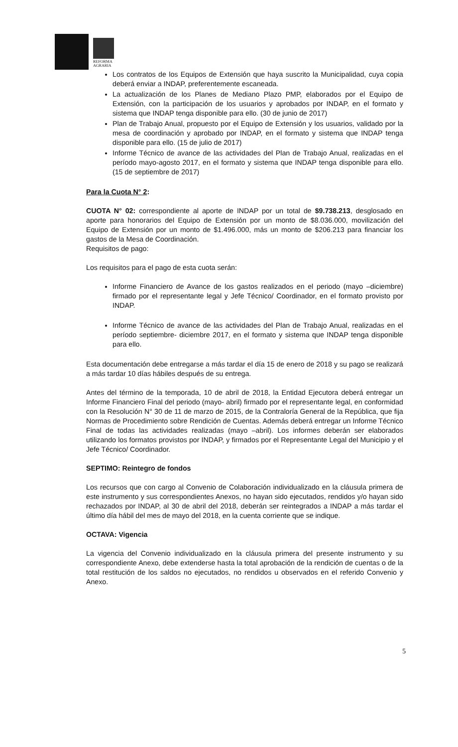REFORMA
AGRARIA
Los contratos de los Equipos de Extensión que haya suscrito la Municipalidad, cuya copia deberá enviar a INDAP, preferentemente escaneada.
La actualización de los Planes de Mediano Plazo PMP, elaborados por el Equipo de Extensión, con la participación de los usuarios y aprobados por INDAP, en el formato y sistema que INDAP tenga disponible para ello. (30 de junio de 2017)
Plan de Trabajo Anual, propuesto por el Equipo de Extensión y los usuarios, validado por la mesa de coordinación y aprobado por INDAP, en el formato y sistema que INDAP tenga disponible para ello. (15 de julio de 2017)
Informe Técnico de avance de las actividades del Plan de Trabajo Anual, realizadas en el período mayo-agosto 2017, en el formato y sistema que INDAP tenga disponible para ello. (15 de septiembre de 2017)
Para la Cuota N° 2:
CUOTA N° 02: correspondiente al aporte de INDAP por un total de $9.738.213, desglosado en aporte para honorarios del Equipo de Extensión por un monto de $8.036.000, movilización del Equipo de Extensión por un monto de $1.496.000, más un monto de $206.213 para financiar los gastos de la Mesa de Coordinación.
Requisitos de pago:
Los requisitos para el pago de esta cuota serán:
Informe Financiero de Avance de los gastos realizados en el periodo (mayo –diciembre) firmado por el representante legal y Jefe Técnico/ Coordinador, en el formato provisto por INDAP.
Informe Técnico de avance de las actividades del Plan de Trabajo Anual, realizadas en el período septiembre- diciembre 2017, en el formato y sistema que INDAP tenga disponible para ello.
Esta documentación debe entregarse a más tardar el día 15 de enero de 2018 y su pago se realizará a más tardar 10 días hábiles después de su entrega.
Antes del término de la temporada, 10 de abril de 2018, la Entidad Ejecutora deberá entregar un Informe Financiero Final del periodo (mayo- abril) firmado por el representante legal, en conformidad con la Resolución N° 30 de 11 de marzo de 2015, de la Contraloría General de la República, que fija Normas de Procedimiento sobre Rendición de Cuentas. Además deberá entregar un Informe Técnico Final de todas las actividades realizadas (mayo –abril). Los informes deberán ser elaborados utilizando los formatos provistos por INDAP, y firmados por el Representante Legal del Municipio y el Jefe Técnico/ Coordinador.
SEPTIMO: Reintegro de fondos
Los recursos que con cargo al Convenio de Colaboración individualizado en la cláusula primera de este instrumento y sus correspondientes Anexos, no hayan sido ejecutados, rendidos y/o hayan sido rechazados por INDAP, al 30 de abril del 2018, deberán ser reintegrados a INDAP a más tardar el último día hábil del mes de mayo del 2018, en la cuenta corriente que se indique.
OCTAVA: Vigencia
La vigencia del Convenio individualizado en la cláusula primera del presente instrumento y su correspondiente Anexo, debe extenderse hasta la total aprobación de la rendición de cuentas o de la total restitución de los saldos no ejecutados, no rendidos u observados en el referido Convenio y Anexo.
5